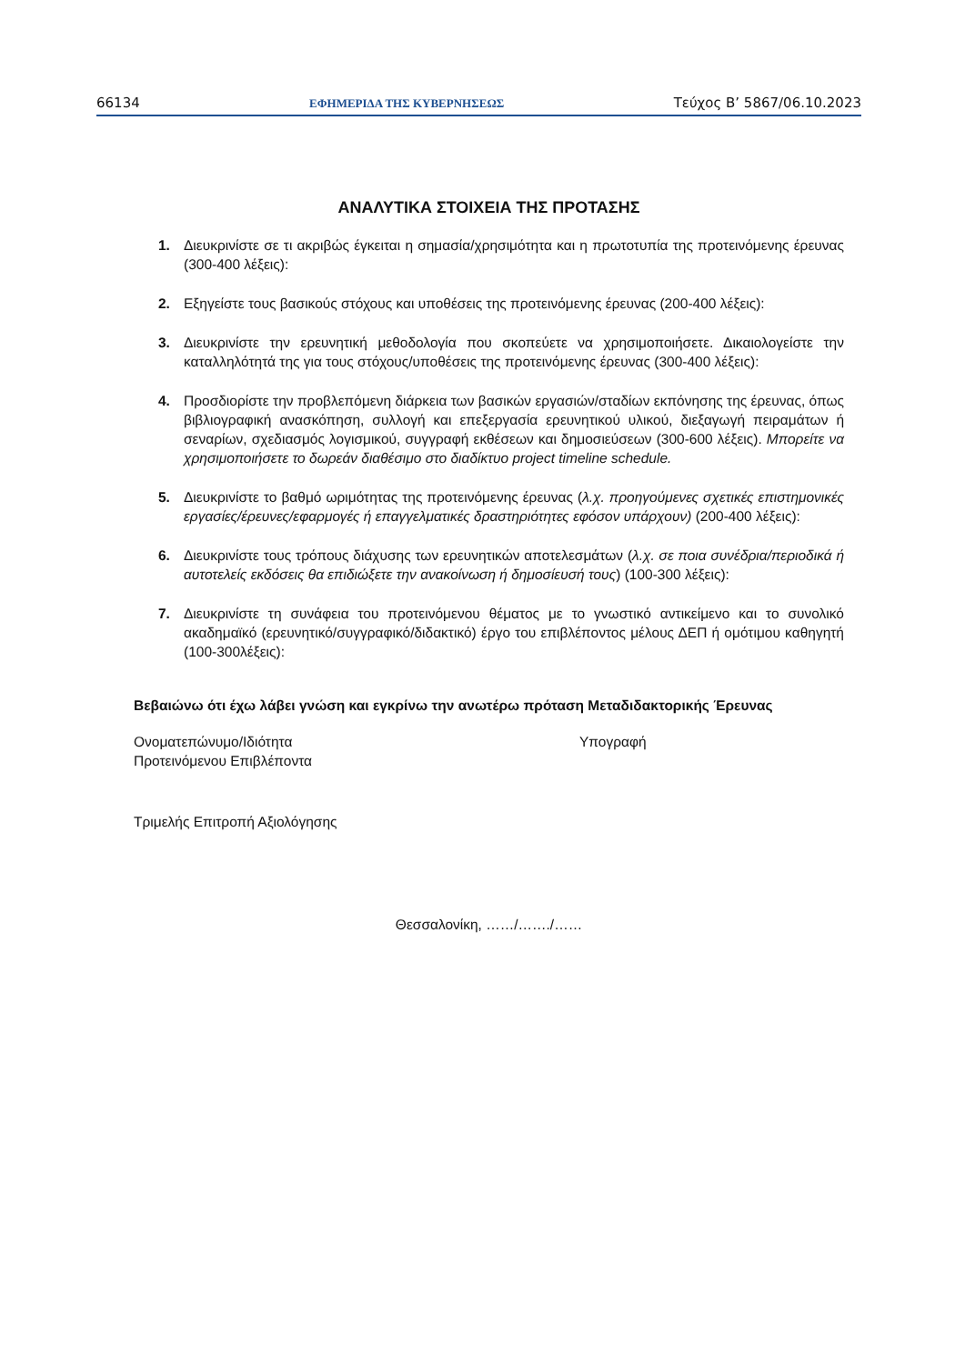66134 ΕΦΗΜΕΡΙΔΑ ΤΗΣ ΚΥΒΕΡΝΗΣΕΩΣ Τεύχος B’ 5867/06.10.2023
ΑΝΑΛΥΤΙΚΑ ΣΤΟΙΧΕΙΑ ΤΗΣ ΠΡΟΤΑΣΗΣ
1. Διευκρινίστε σε τι ακριβώς έγκειται η σημασία/χρησιμότητα και η πρωτοτυπία της προτεινόμενης έρευνας (300-400 λέξεις):
2. Εξηγείστε τους βασικούς στόχους και υποθέσεις της προτεινόμενης έρευνας (200-400 λέξεις):
3. Διευκρινίστε την ερευνητική μεθοδολογία που σκοπεύετε να χρησιμοποιήσετε. Δικαιολογείστε την καταλληλότητά της για τους στόχους/υποθέσεις της προτεινόμενης έρευνας (300-400 λέξεις):
4. Προσδιορίστε την προβλεπόμενη διάρκεια των βασικών εργασιών/σταδίων εκπόνησης της έρευνας, όπως βιβλιογραφική ανασκόπηση, συλλογή και επεξεργασία ερευνητικού υλικού, διεξαγωγή πειραμάτων ή σεναρίων, σχεδιασμός λογισμικού, συγγραφή εκθέσεων και δημοσιεύσεων (300-600 λέξεις). Μπορείτε να χρησιμοποιήσετε το δωρεάν διαθέσιμο στο διαδίκτυο project timeline schedule.
5. Διευκρινίστε το βαθμό ωριμότητας της προτεινόμενης έρευνας (λ.χ. προηγούμενες σχετικές επιστημονικές εργασίες/έρευνες/εφαρμογές ή επαγγελματικές δραστηριότητες εφόσον υπάρχουν) (200-400 λέξεις):
6. Διευκρινίστε τους τρόπους διάχυσης των ερευνητικών αποτελεσμάτων (λ.χ. σε ποια συνέδρια/περιοδικά ή αυτοτελείς εκδόσεις θα επιδιώξετε την ανακοίνωση ή δημοσίευσή τους) (100-300 λέξεις):
7. Διευκρινίστε τη συνάφεια του προτεινόμενου θέματος με το γνωστικό αντικείμενο και το συνολικό ακαδημαϊκό (ερευνητικό/συγγραφικό/διδακτικό) έργο του επιβλέποντος μέλους ΔΕΠ ή ομότιμου καθηγητή (100-300λέξεις):
Βεβαιώνω ότι έχω λάβει γνώση και εγκρίνω την ανωτέρω πρόταση Μεταδιδακτορικής Έρευνας
Ονοματεπώνυμο/Ιδιότητα
Προτεινόμενου Επιβλέποντα
Υπογραφή
Τριμελής Επιτροπή Αξιολόγησης
Θεσσαλονίκη, ……/……./……